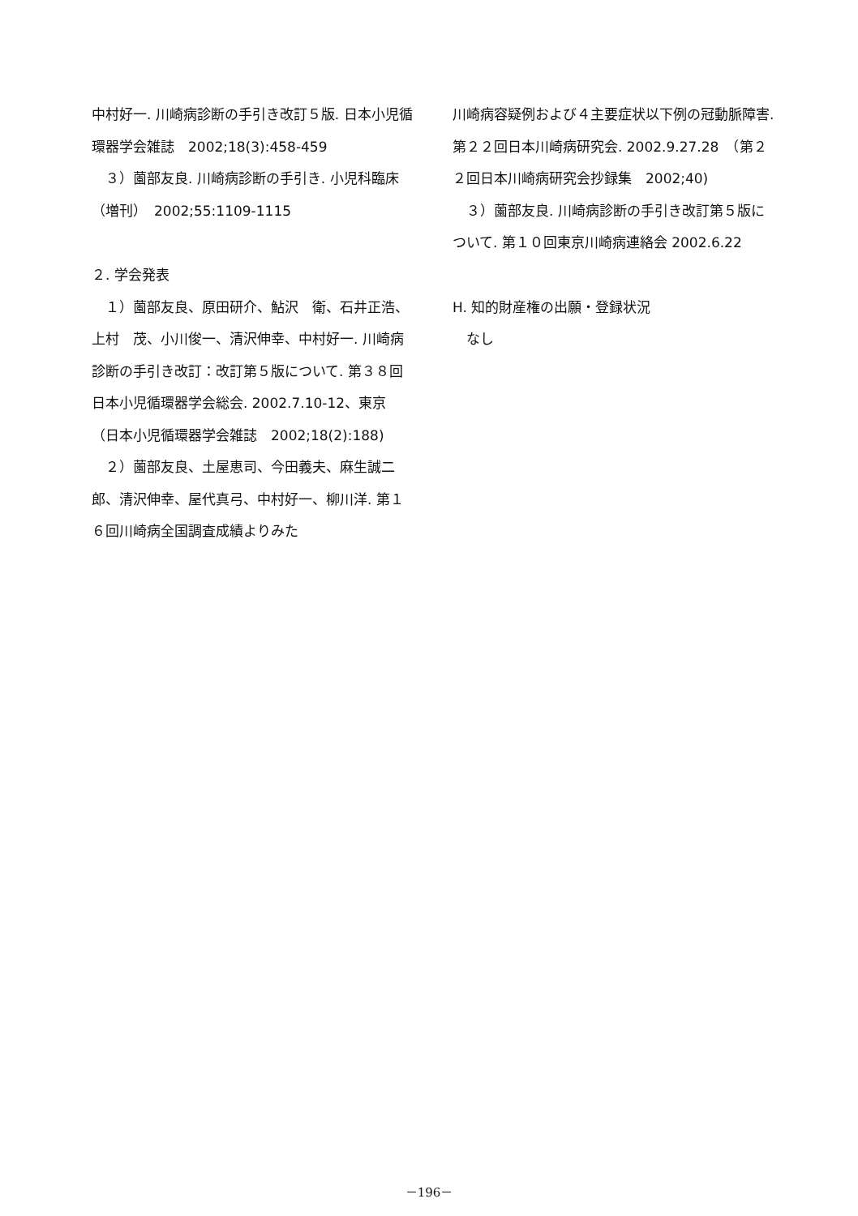中村好一. 川崎病診断の手引き改訂５版. 日本小児循環器学会雑誌　2002;18(3):458-459
　３）薗部友良. 川崎病診断の手引き. 小児科臨床（増刊）　2002;55:1109-1115
２. 学会発表
　１）薗部友良、原田研介、鮎沢　衛、石井正浩、上村　茂、小川俊一、清沢伸幸、中村好一. 川崎病診断の手引き改訂：改訂第５版について. 第３８回日本小児循環器学会総会. 2002.7.10-12、東京　（日本小児循環器学会雑誌　2002;18(2):188)
　２）薗部友良、土屋恵司、今田義夫、麻生誠二郎、清沢伸幸、屋代真弓、中村好一、柳川洋. 第１６回川崎病全国調査成績よりみた
川崎病容疑例および４主要症状以下例の冠動脈障害. 第２２回日本川崎病研究会. 2002.9.27.28　（第２２回日本川崎病研究会抄録集　2002;40)
　３）薗部友良. 川崎病診断の手引き改訂第５版について. 第１０回東京川崎病連絡会 2002.6.22
H. 知的財産権の出願・登録状況
　なし
－196－